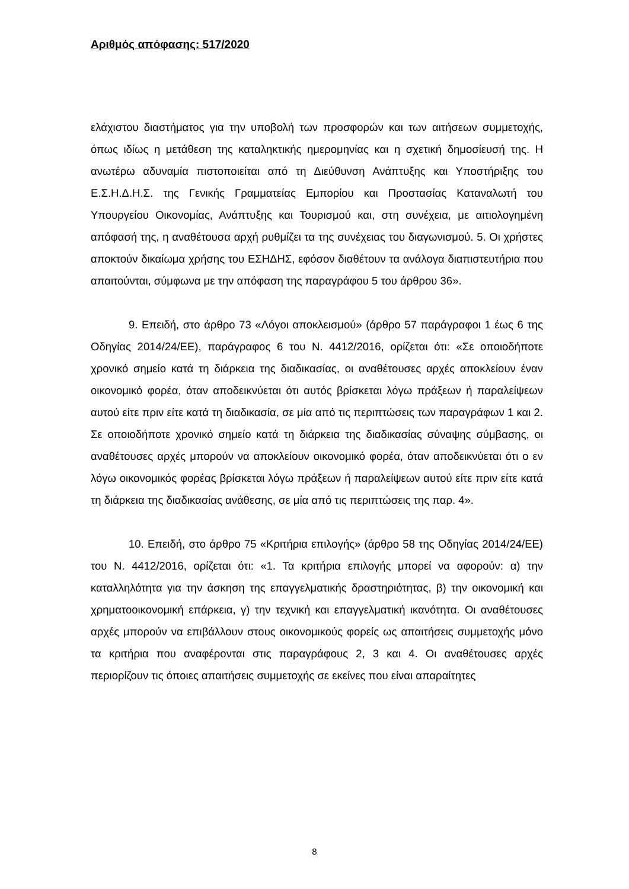Αριθμός απόφασης: 517/2020
ελάχιστου διαστήματος για την υποβολή των προσφορών και των αιτήσεων συμμετοχής, όπως ιδίως η μετάθεση της καταληκτικής ημερομηνίας και η σχετική δημοσίευσή της. Η ανωτέρω αδυναμία πιστοποιείται από τη Διεύθυνση Ανάπτυξης και Υποστήριξης του Ε.Σ.Η.Δ.Η.Σ. της Γενικής Γραμματείας Εμπορίου και Προστασίας Καταναλωτή του Υπουργείου Οικονομίας, Ανάπτυξης και Τουρισμού και, στη συνέχεια, με αιτιολογημένη απόφασή της, η αναθέτουσα αρχή ρυθμίζει τα της συνέχειας του διαγωνισμού. 5. Οι χρήστες αποκτούν δικαίωμα χρήσης του ΕΣΗΔΗΣ, εφόσον διαθέτουν τα ανάλογα διαπιστευτήρια που απαιτούνται, σύμφωνα με την απόφαση της παραγράφου 5 του άρθρου 36».
9. Επειδή, στο άρθρο 73 «Λόγοι αποκλεισμού» (άρθρο 57 παράγραφοι 1 έως 6 της Οδηγίας 2014/24/ΕΕ), παράγραφος 6 του Ν. 4412/2016, ορίζεται ότι: «Σε οποιοδήποτε χρονικό σημείο κατά τη διάρκεια της διαδικασίας, οι αναθέτουσες αρχές αποκλείουν έναν οικονομικό φορέα, όταν αποδεικνύεται ότι αυτός βρίσκεται λόγω πράξεων ή παραλείψεων αυτού είτε πριν είτε κατά τη διαδικασία, σε μία από τις περιπτώσεις των παραγράφων 1 και 2. Σε οποιοδήποτε χρονικό σημείο κατά τη διάρκεια της διαδικασίας σύναψης σύμβασης, οι αναθέτουσες αρχές μπορούν να αποκλείουν οικονομικό φορέα, όταν αποδεικνύεται ότι ο εν λόγω οικονομικός φορέας βρίσκεται λόγω πράξεων ή παραλείψεων αυτού είτε πριν είτε κατά τη διάρκεια της διαδικασίας ανάθεσης, σε μία από τις περιπτώσεις της παρ. 4».
10. Επειδή, στο άρθρο 75 «Κριτήρια επιλογής» (άρθρο 58 της Οδηγίας 2014/24/ΕΕ) του Ν. 4412/2016, ορίζεται ότι: «1. Τα κριτήρια επιλογής μπορεί να αφορούν: α) την καταλληλότητα για την άσκηση της επαγγελματικής δραστηριότητας, β) την οικονομική και χρηματοοικονομική επάρκεια, γ) την τεχνική και επαγγελματική ικανότητα. Οι αναθέτουσες αρχές μπορούν να επιβάλλουν στους οικονομικούς φορείς ως απαιτήσεις συμμετοχής μόνο τα κριτήρια που αναφέρονται στις παραγράφους 2, 3 και 4. Οι αναθέτουσες αρχές περιορίζουν τις όποιες απαιτήσεις συμμετοχής σε εκείνες που είναι απαραίτητες
8